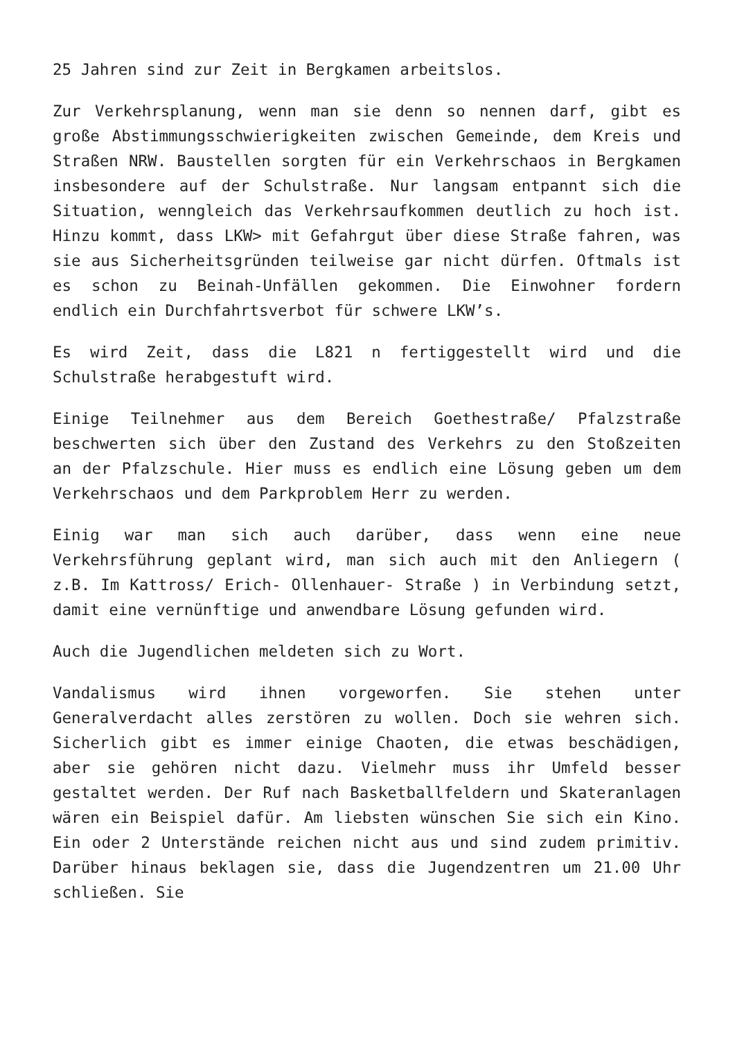25 Jahren sind zur Zeit in Bergkamen arbeitslos.
Zur Verkehrsplanung, wenn man sie denn so nennen darf, gibt es große Abstimmungsschwierigkeiten zwischen Gemeinde, dem Kreis und Straßen NRW. Baustellen sorgten für ein Verkehrschaos in Bergkamen insbesondere auf der Schulstraße. Nur langsam entpannt sich die Situation, wenngleich das Verkehrsaufkommen deutlich zu hoch ist. Hinzu kommt, dass LKW> mit Gefahrgut über diese Straße fahren, was sie aus Sicherheitsgründen teilweise gar nicht dürfen. Oftmals ist es schon zu Beinah-Unfällen gekommen. Die Einwohner fordern endlich ein Durchfahrtsverbot für schwere LKW’s.
Es wird Zeit, dass die L821 n fertiggestellt wird und die Schulstraße herabgestuft wird.
Einige Teilnehmer aus dem Bereich Goethestraße/ Pfalzstraße beschwerten sich über den Zustand des Verkehrs zu den Stoßzeiten an der Pfalzschule. Hier muss es endlich eine Lösung geben um dem Verkehrschaos und dem Parkproblem Herr zu werden.
Einig war man sich auch darüber, dass wenn eine neue Verkehrsführung geplant wird, man sich auch mit den Anliegern ( z.B. Im Kattross/ Erich- Ollenhauer- Straße ) in Verbindung setzt, damit eine vernünftige und anwendbare Lösung gefunden wird.
Auch die Jugendlichen meldeten sich zu Wort.
Vandalismus wird ihnen vorgeworfen. Sie stehen unter Generalverdacht alles zerstören zu wollen. Doch sie wehren sich. Sicherlich gibt es immer einige Chaoten, die etwas beschädigen, aber sie gehören nicht dazu. Vielmehr muss ihr Umfeld besser gestaltet werden. Der Ruf nach Basketballfeldern und Skateranlagen wären ein Beispiel dafür. Am liebsten wünschen Sie sich ein Kino. Ein oder 2 Unterstände reichen nicht aus und sind zudem primitiv. Darüber hinaus beklagen sie, dass die Jugendzentren um 21.00 Uhr schließen. Sie